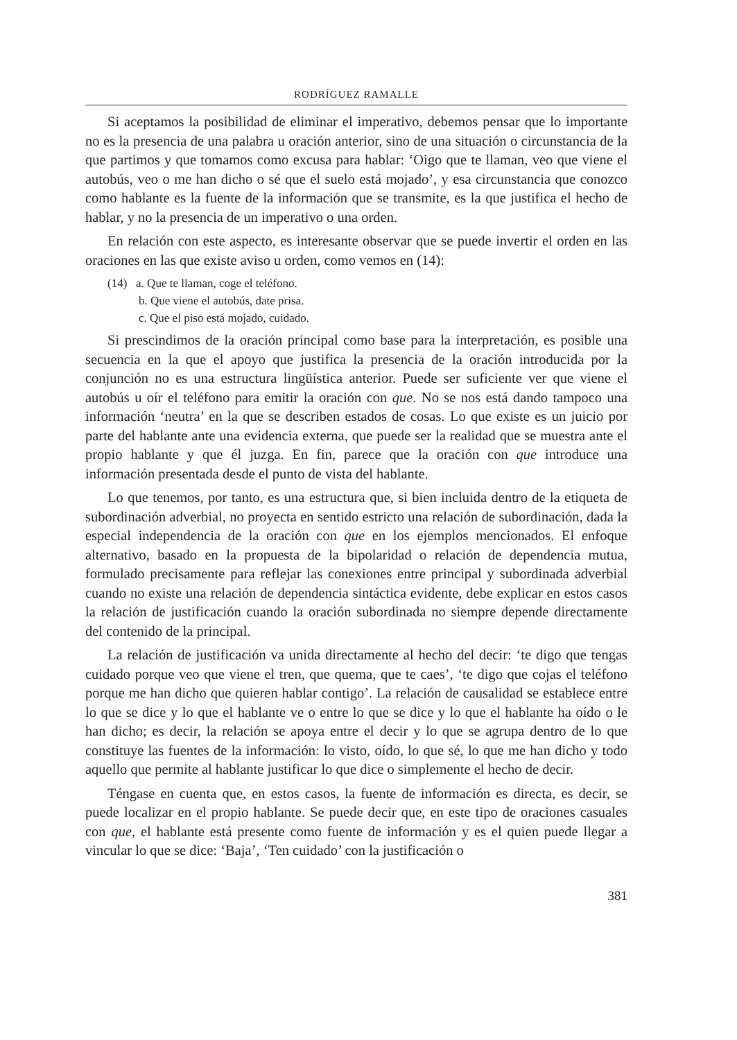RODRÍGUEZ RAMALLE
Si aceptamos la posibilidad de eliminar el imperativo, debemos pensar que lo importante no es la presencia de una palabra u oración anterior, sino de una situación o circunstancia de la que partimos y que tomamos como excusa para hablar: ‘Oigo que te llaman, veo que viene el autobús, veo o me han dicho o sé que el suelo está mojado’, y esa circunstancia que conozco como hablante es la fuente de la información que se transmite, es la que justifica el hecho de hablar, y no la presencia de un imperativo o una orden.
En relación con este aspecto, es interesante observar que se puede invertir el orden en las oraciones en las que existe aviso u orden, como vemos en (14):
(14) a. Que te llaman, coge el teléfono.
b. Que viene el autobús, date prisa.
c. Que el piso está mojado, cuidado.
Si prescindimos de la oración principal como base para la interpretación, es posible una secuencia en la que el apoyo que justifica la presencia de la oración introducida por la conjunción no es una estructura lingüística anterior. Puede ser suficiente ver que viene el autobús u oír el teléfono para emitir la oración con que. No se nos está dando tampoco una información ‘neutra’ en la que se describen estados de cosas. Lo que existe es un juicio por parte del hablante ante una evidencia externa, que puede ser la realidad que se muestra ante el propio hablante y que él juzga. En fin, parece que la oración con que introduce una información presentada desde el punto de vista del hablante.
Lo que tenemos, por tanto, es una estructura que, si bien incluida dentro de la etiqueta de subordinación adverbial, no proyecta en sentido estricto una relación de subordinación, dada la especial independencia de la oración con que en los ejemplos mencionados. El enfoque alternativo, basado en la propuesta de la bipolaridad o relación de dependencia mutua, formulado precisamente para reflejar las conexiones entre principal y subordinada adverbial cuando no existe una relación de dependencia sintáctica evidente, debe explicar en estos casos la relación de justificación cuando la oración subordinada no siempre depende directamente del contenido de la principal.
La relación de justificación va unida directamente al hecho del decir: ‘te digo que tengas cuidado porque veo que viene el tren, que quema, que te caes’, ‘te digo que cojas el teléfono porque me han dicho que quieren hablar contigo’. La relación de causalidad se establece entre lo que se dice y lo que el hablante ve o entre lo que se dice y lo que el hablante ha oído o le han dicho; es decir, la relación se apoya entre el decir y lo que se agrupa dentro de lo que constituye las fuentes de la información: lo visto, oído, lo que sé, lo que me han dicho y todo aquello que permite al hablante justificar lo que dice o simplemente el hecho de decir.
Téngase en cuenta que, en estos casos, la fuente de información es directa, es decir, se puede localizar en el propio hablante. Se puede decir que, en este tipo de oraciones casuales con que, el hablante está presente como fuente de información y es el quien puede llegar a vincular lo que se dice: ‘Baja’, ‘Ten cuidado’ con la justificación o
381